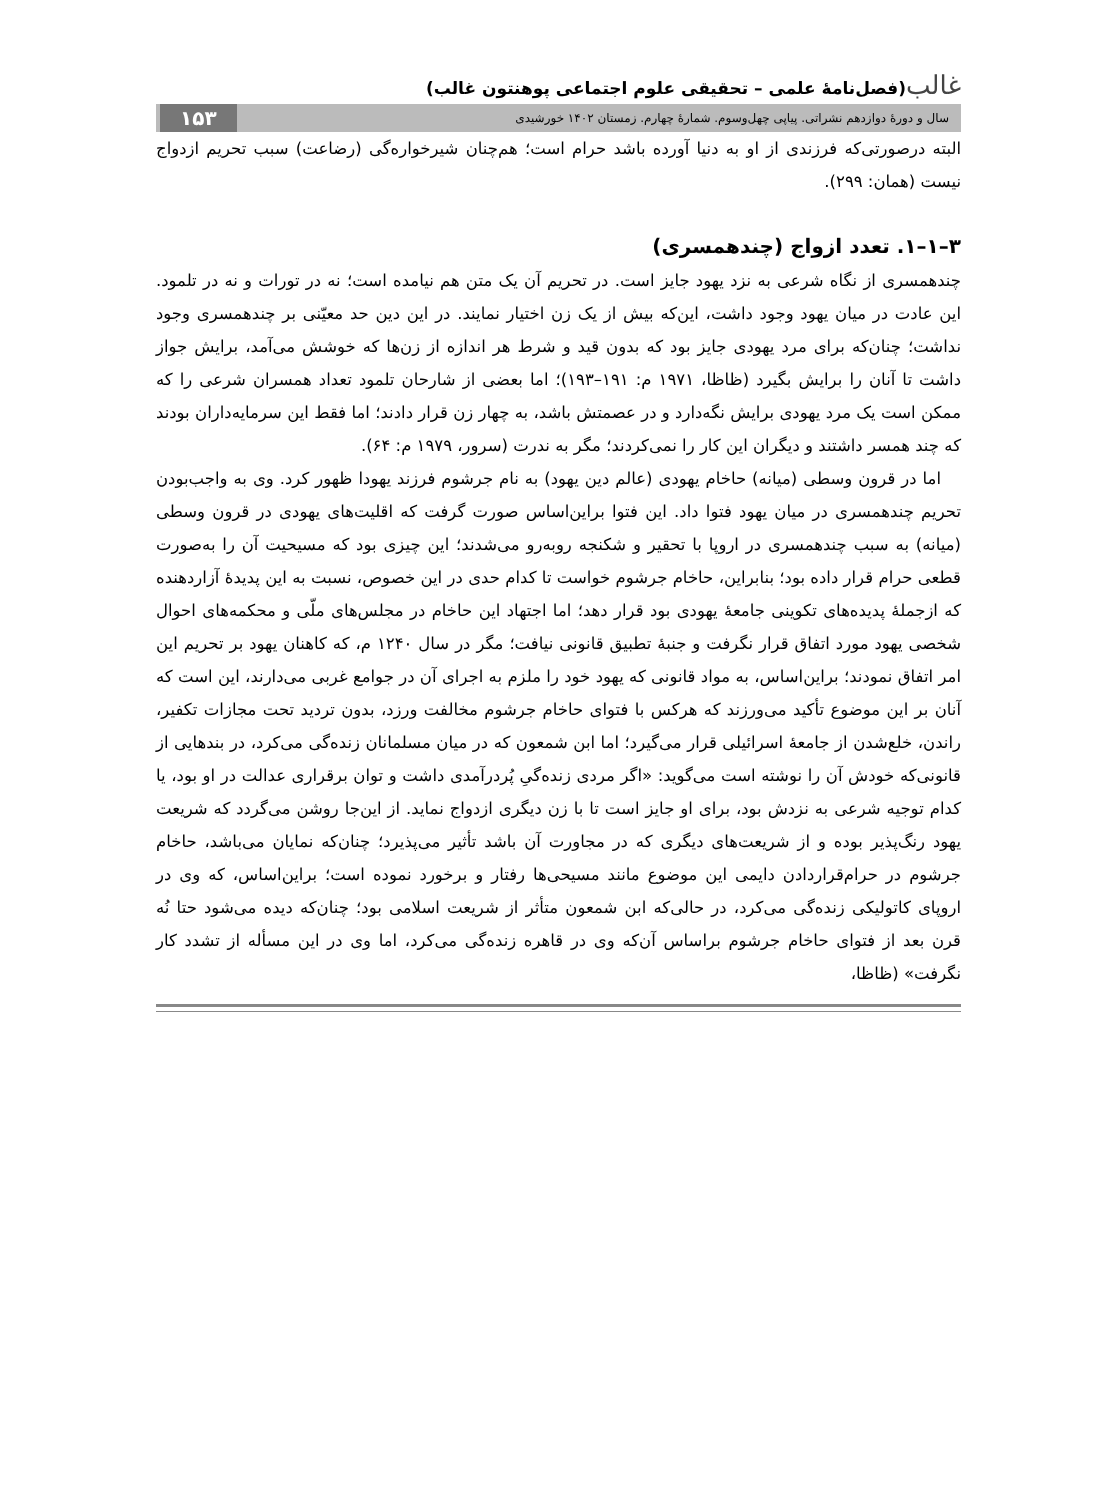غالب(فصل‌نامهٔ علمی – تحقیقی علوم اجتماعی پوهنتون غالب)
سال و دورهٔ دوازدهم نشراتی. پیاپی چهل‌وسوم. شمارهٔ چهارم. زمستان ۱۴۰۲ خورشیدی ۱۵۳
البته درصورتی‌که فرزندی از او به دنیا آورده باشد حرام است؛ هم‌چنان شیرخواره‌گی (رضاعت) سبب تحریم ازدواج نیست (همان: ۲۹۹).
۳–۱–۱. تعدد ازواج (چندهمسری)
چندهمسری از نگاه شرعی به نزد یهود جایز است. در تحریم آن یک متن هم نیامده است؛ نه در تورات و نه در تلمود. این عادت در میان یهود وجود داشت، این‌که بیش از یک زن اختیار نمایند. در این دین حد معیّنی بر چندهمسری وجود نداشت؛ چنان‌که برای مرد یهودی جایز بود که بدون قید و شرط هر اندازه از زن‌ها که خوشش می‌آمد، برایش جواز داشت تا آنان را برایش بگیرد (ظاظا، ۱۹۷۱ م: ۱۹۱–۱۹۳)؛ اما بعضی از شارحان تلمود تعداد همسران شرعی را که ممکن است یک مرد یهودی برایش نگه‌دارد و در عصمتش باشد، به چهار زن قرار دادند؛ اما فقط این سرمایه‌داران بودند که چند همسر داشتند و دیگران این کار را نمی‌کردند؛ مگر به ندرت (سرور، ۱۹۷۹ م: ۶۴).
اما در قرون وسطی (میانه) حاخام یهودی (عالم دین یهود) به نام جرشوم فرزند یهودا ظهور کرد. وی به واجب‌بودن تحریم چندهمسری در میان یهود فتوا داد. این فتوا براین‌اساس صورت گرفت که اقلیت‌های یهودی در قرون وسطی (میانه) به سبب چندهمسری در اروپا با تحقیر و شکنجه روبه‌رو می‌شدند؛ این چیزی بود که مسیحیت آن را به‌صورت قطعی حرام قرار داده بود؛ بنابراین، حاخام جرشوم خواست تا کدام حدی در این خصوص، نسبت به این پدیدهٔ آزاردهنده که ازجملهٔ پدیده‌های تکوینی جامعهٔ یهودی بود قرار دهد؛ اما اجتهاد این حاخام در مجلس‌های ملّی و محکمه‌های احوال شخصی یهود مورد اتفاق قرار نگرفت و جنبهٔ تطبیق قانونی نیافت؛ مگر در سال ۱۲۴۰ م، که کاهنان یهود بر تحریم این امر اتفاق نمودند؛ براین‌اساس، به مواد قانونی که یهود خود را ملزم به اجرای آن در جوامع غربی می‌دارند، این است که آنان بر این موضوع تأکید می‌ورزند که هرکس با فتوای حاخام جرشوم مخالفت ورزد، بدون تردید تحت مجازات تکفیر، راندن، خلع‌شدن از جامعهٔ اسرائیلی قرار می‌گیرد؛ اما ابن شمعون که در میان مسلمانان زنده‌گی می‌کرد، در بندهایی از قانونی‌که خودش آن را نوشته است می‌گوید: «اگر مردی زنده‌گیِ پُردرآمدی داشت و توان برقراری عدالت در او بود، یا کدام توجیه شرعی به نزدش بود، برای او جایز است تا با زن دیگری ازدواج نماید. از این‌جا روشن می‌گردد که شریعت یهود رنگ‌پذیر بوده و از شریعت‌های دیگری که در مجاورت آن باشد تأثیر می‌پذیرد؛ چنان‌که نمایان می‌باشد، حاخام جرشوم در حرام‌قراردادن دایمی این موضوع مانند مسیحی‌ها رفتار و برخورد نموده است؛ براین‌اساس، که وی در اروپای کاتولیکی زنده‌گی می‌کرد، در حالی‌که ابن شمعون متأثر از شریعت اسلامی بود؛ چنان‌که دیده می‌شود حتا نُه قرن بعد از فتوای حاخام جرشوم براساس آن‌که وی در قاهره زنده‌گی می‌کرد، اما وی در این مسأله از تشدد کار نگرفت» (ظاظا،